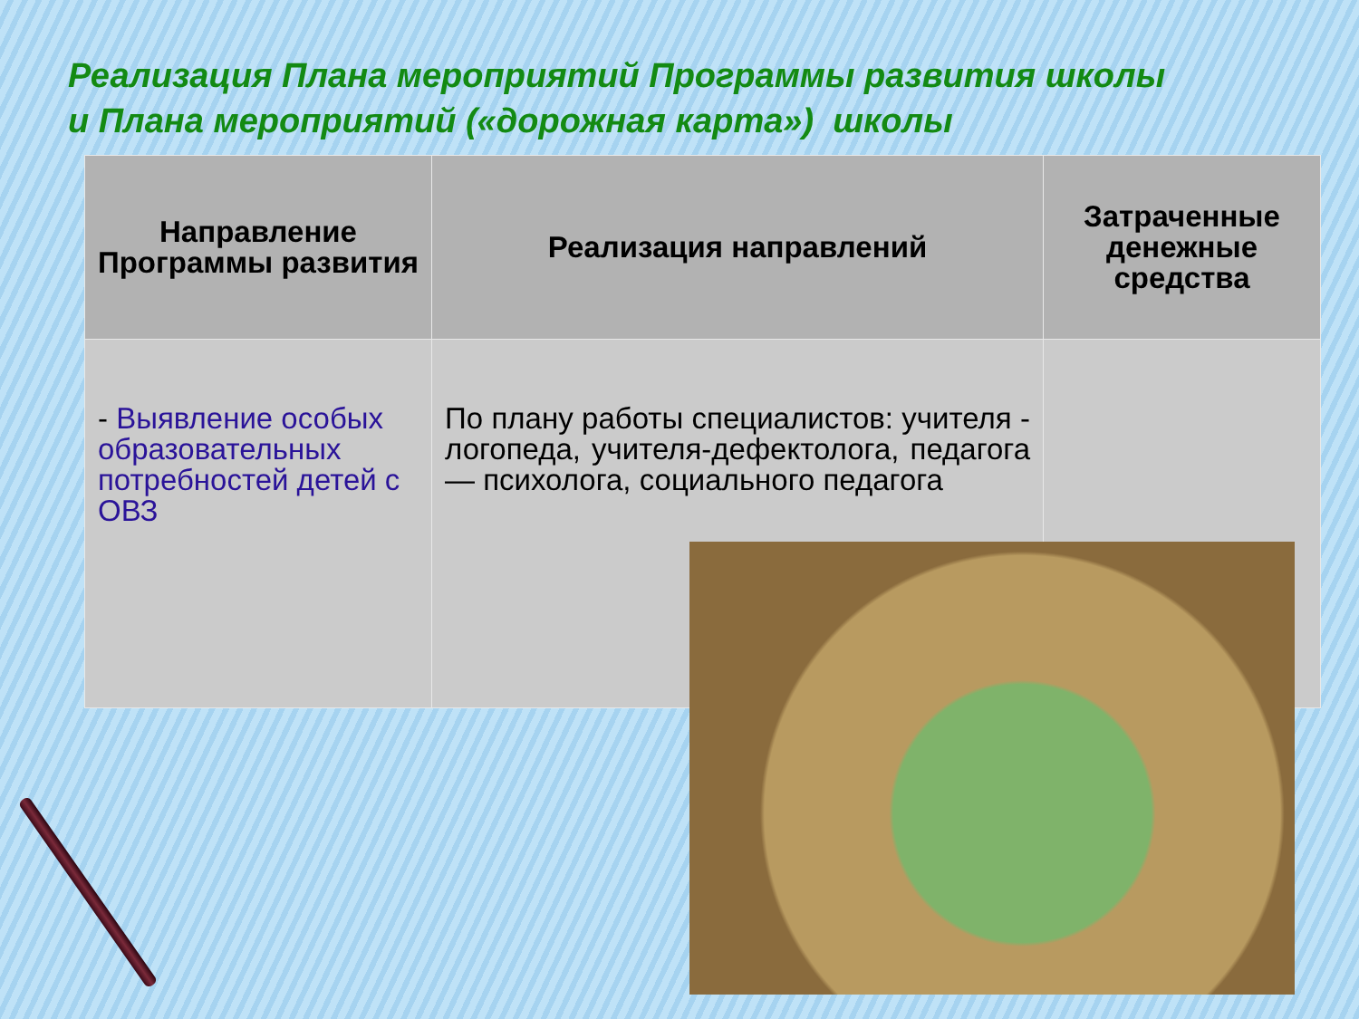Реализация Плана мероприятий Программы развития школы
и Плана мероприятий («дорожная карта») школы
| Направление Программы развития | Реализация направлений | Затраченные денежные средства |
| --- | --- | --- |
| - Выявление особых образовательных потребностей детей с ОВЗ | По плану работы специалистов: учителя - логопеда, учителя-дефектолога, педагога — психолога, социального педагога | |